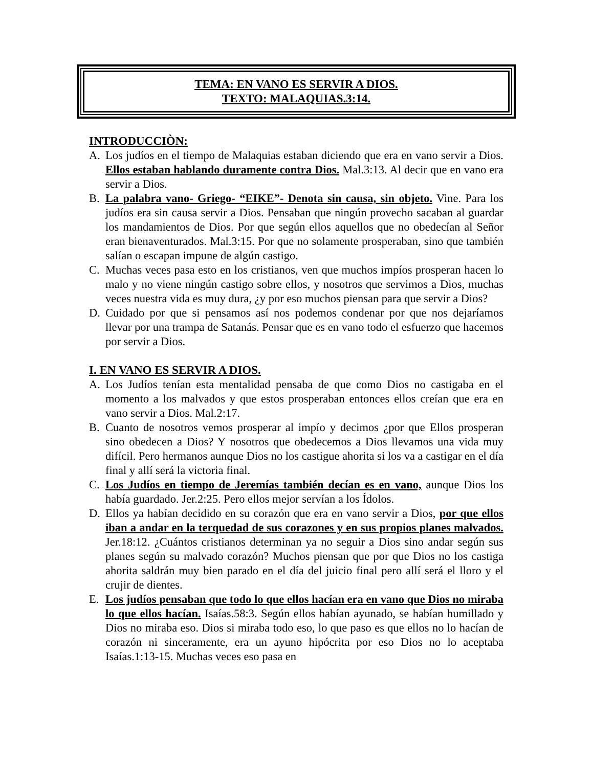TEMA: EN VANO ES SERVIR A DIOS.
TEXTO: MALAQUIAS.3:14.
INTRODUCCIÒN:
A. Los judíos en el tiempo de Malaquias estaban diciendo que era en vano servir a Dios. Ellos estaban hablando duramente contra Dios. Mal.3:13. Al decir que en vano era servir a Dios.
B. La palabra vano- Griego- “EIKE”- Denota sin causa, sin objeto. Vine. Para los judíos era sin causa servir a Dios. Pensaban que ningún provecho sacaban al guardar los mandamientos de Dios. Por que según ellos aquellos que no obedecían al Señor eran bienaventurados. Mal.3:15. Por que no solamente prosperaban, sino que también salían o escapan impune de algún castigo.
C. Muchas veces pasa esto en los cristianos, ven que muchos impíos prosperan hacen lo malo y no viene ningún castigo sobre ellos, y nosotros que servimos a Dios, muchas veces nuestra vida es muy dura, ¿y por eso muchos piensan para que servir a Dios?
D. Cuidado por que si pensamos así nos podemos condenar por que nos dejaríamos llevar por una trampa de Satanás. Pensar que es en vano todo el esfuerzo que hacemos por servir a Dios.
I. EN VANO ES SERVIR A DIOS.
A. Los Judíos tenían esta mentalidad pensaba de que como Dios no castigaba en el momento a los malvados y que estos prosperaban entonces ellos creían que era en vano servir a Dios. Mal.2:17.
B. Cuanto de nosotros vemos prosperar al impío y decimos ¿por que Ellos prosperan sino obedecen a Dios? Y nosotros que obedecemos a Dios llevamos una vida muy difícil. Pero hermanos aunque Dios no los castigue ahorita si los va a castigar en el día final y allí será la victoria final.
C. Los Judíos en tiempo de Jeremías también decían es en vano, aunque Dios los había guardado. Jer.2:25. Pero ellos mejor servían a los Ídolos.
D. Ellos ya habían decidido en su corazón que era en vano servir a Dios, por que ellos iban a andar en la terquedad de sus corazones y en sus propios planes malvados. Jer.18:12. ¿Cuántos cristianos determinan ya no seguir a Dios sino andar según sus planes según su malvado corazón? Muchos piensan que por que Dios no los castiga ahorita saldrán muy bien parado en el día del juicio final pero allí será el lloro y el crujir de dientes.
E. Los judíos pensaban que todo lo que ellos hacían era en vano que Dios no miraba lo que ellos hacían. Isaías.58:3. Según ellos habían ayunado, se habían humillado y Dios no miraba eso. Dios si miraba todo eso, lo que paso es que ellos no lo hacían de corazón ni sinceramente, era un ayuno hipócrita por eso Dios no lo aceptaba Isaías.1:13-15. Muchas veces eso pasa en